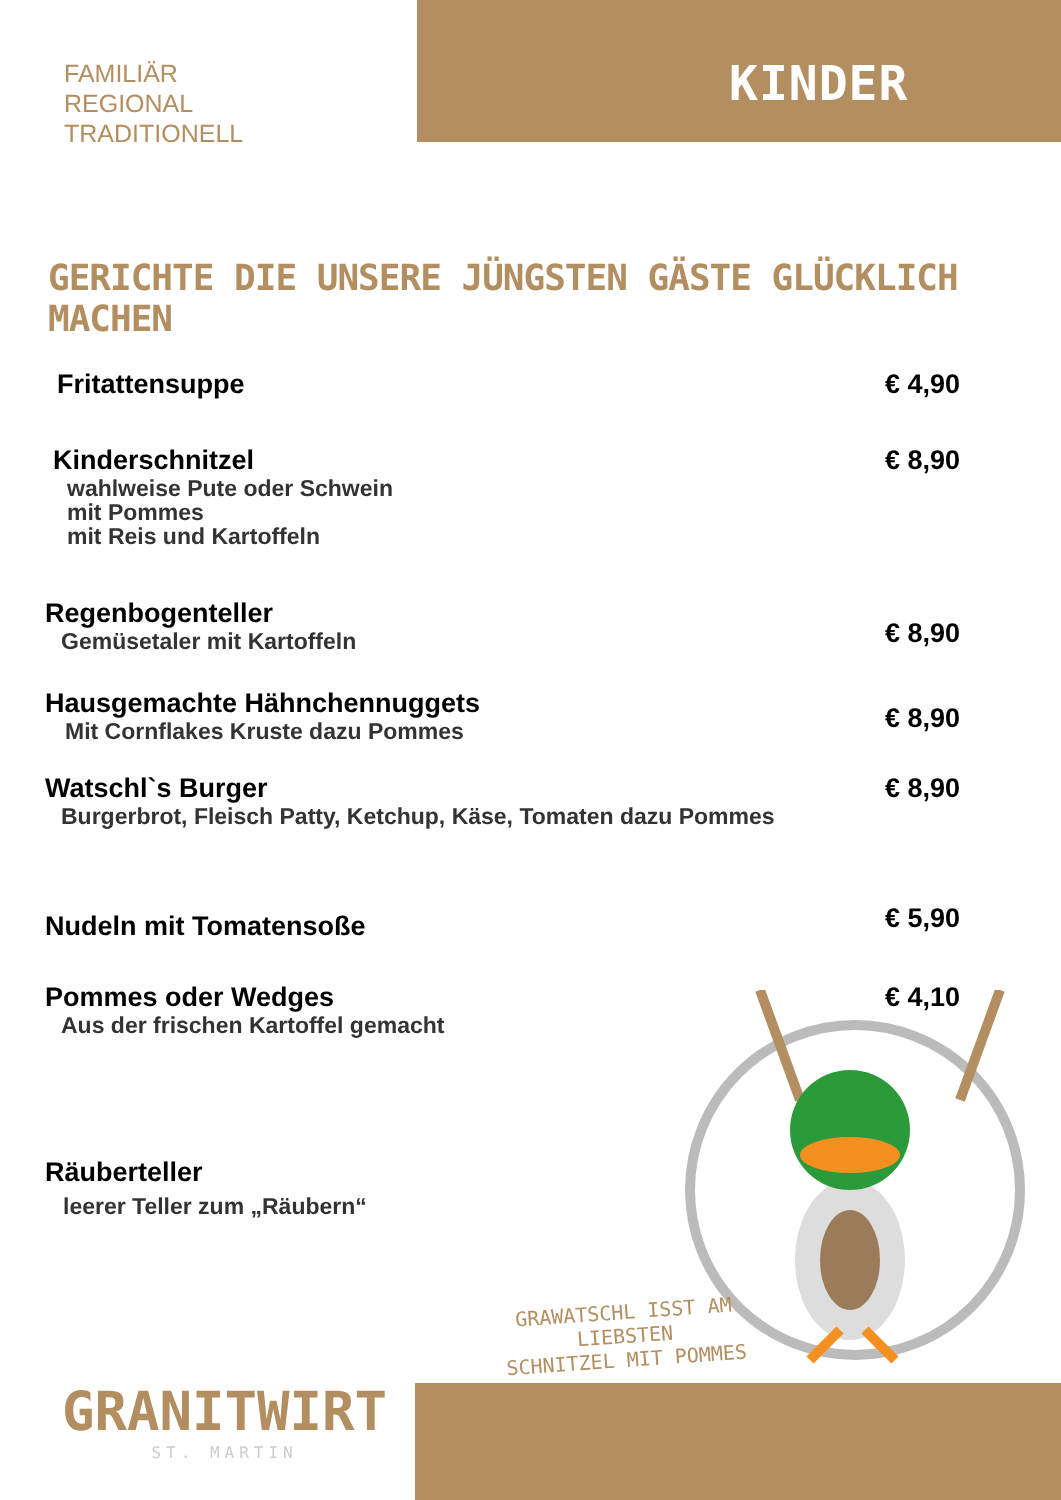FAMILIÄR
REGIONAL
TRADITIONELL
KINDER
GERICHTE DIE UNSERE JÜNGSTEN GÄSTE GLÜCKLICH MACHEN
Fritattensuppe € 4,90
Kinderschnitzel
wahlweise Pute oder Schwein
mit Pommes
mit Reis und Kartoffeln
€ 8,90
Regenbogenteller
Gemüsetaler mit Kartoffeln
€ 8,90
Hausgemachte Hähnchennuggets
Mit Cornflakes Kruste dazu Pommes
€ 8,90
Watschl`s Burger
Burgerbrot, Fleisch Patty, Ketchup, Käse, Tomaten dazu Pommes
€ 8,90
Nudeln mit Tomatensoße
€ 5,90
Pommes oder Wedges
Aus der frischen Kartoffel gemacht
€ 4,10
Räuberteller
leerer Teller zum „Räubern“
GRAWATSCHL ISST AM LIEBSTEN
SCHNITZEL MIT POMMES
GRANITWIRT
ST. MARTIN